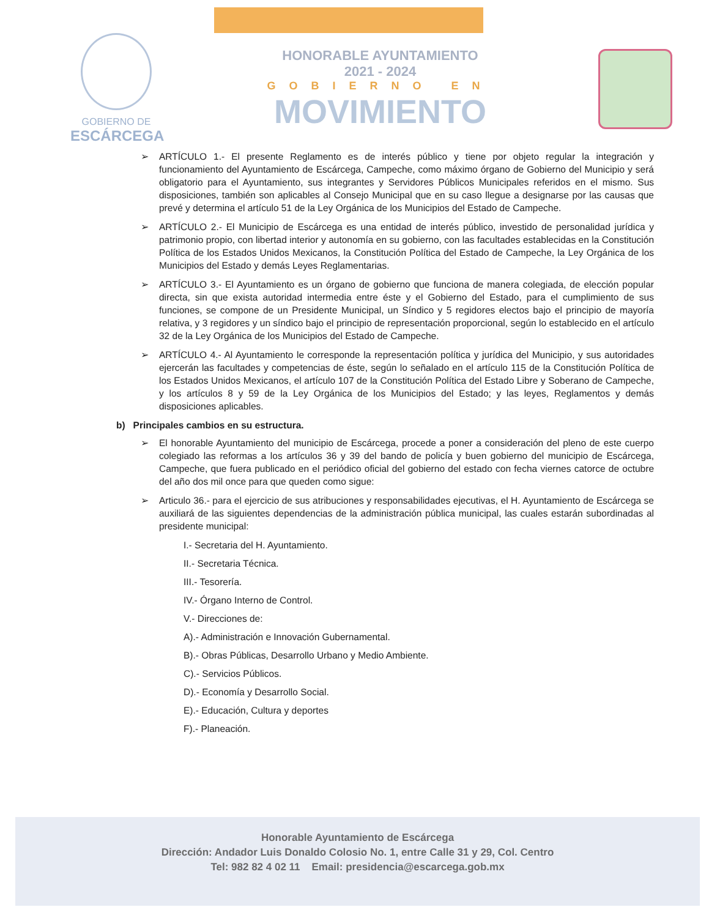GOBIERNO DE
ESCÁRCEGA
HONORABLE AYUNTAMIENTO
2021 - 2024
GOBIERNO EN
MOVIMIENTO
➢ ARTÍCULO 1.- El presente Reglamento es de interés público y tiene por objeto regular la integración y funcionamiento del Ayuntamiento de Escárcega, Campeche, como máximo órgano de Gobierno del Municipio y será obligatorio para el Ayuntamiento, sus integrantes y Servidores Públicos Municipales referidos en el mismo. Sus disposiciones, también son aplicables al Consejo Municipal que en su caso llegue a designarse por las causas que prevé y determina el artículo 51 de la Ley Orgánica de los Municipios del Estado de Campeche.
➢ ARTÍCULO 2.- El Municipio de Escárcega es una entidad de interés público, investido de personalidad jurídica y patrimonio propio, con libertad interior y autonomía en su gobierno, con las facultades establecidas en la Constitución Política de los Estados Unidos Mexicanos, la Constitución Política del Estado de Campeche, la Ley Orgánica de los Municipios del Estado y demás Leyes Reglamentarias.
➢ ARTÍCULO 3.- El Ayuntamiento es un órgano de gobierno que funciona de manera colegiada, de elección popular directa, sin que exista autoridad intermedia entre éste y el Gobierno del Estado, para el cumplimiento de sus funciones, se compone de un Presidente Municipal, un Síndico y 5 regidores electos bajo el principio de mayoría relativa, y 3 regidores y un síndico bajo el principio de representación proporcional, según lo establecido en el artículo 32 de la Ley Orgánica de los Municipios del Estado de Campeche.
➢ ARTÍCULO 4.- Al Ayuntamiento le corresponde la representación política y jurídica del Municipio, y sus autoridades ejercerán las facultades y competencias de éste, según lo señalado en el artículo 115 de la Constitución Política de los Estados Unidos Mexicanos, el artículo 107 de la Constitución Política del Estado Libre y Soberano de Campeche, y los artículos 8 y 59 de la Ley Orgánica de los Municipios del Estado; y las leyes, Reglamentos y demás disposiciones aplicables.
b) Principales cambios en su estructura.
➢ El honorable Ayuntamiento del municipio de Escárcega, procede a poner a consideración del pleno de este cuerpo colegiado las reformas a los artículos 36 y 39 del bando de policía y buen gobierno del municipio de Escárcega, Campeche, que fuera publicado en el periódico oficial del gobierno del estado con fecha viernes catorce de octubre del año dos mil once para que queden como sigue:
➢ Articulo 36.- para el ejercicio de sus atribuciones y responsabilidades ejecutivas, el H. Ayuntamiento de Escárcega se auxiliará de las siguientes dependencias de la administración pública municipal, las cuales estarán subordinadas al presidente municipal:
I.- Secretaria del H. Ayuntamiento.
II.- Secretaria Técnica.
III.- Tesorería.
IV.- Órgano Interno de Control.
V.- Direcciones de:
A).- Administración e Innovación Gubernamental.
B).- Obras Públicas, Desarrollo Urbano y Medio Ambiente.
C).- Servicios Públicos.
D).- Economía y Desarrollo Social.
E).- Educación, Cultura y deportes
F).- Planeación.
Honorable Ayuntamiento de Escárcega
Dirección: Andador Luis Donaldo Colosio No. 1, entre Calle 31 y 29, Col. Centro
Tel: 982 82 4 02 11 Email: presidencia@escarcega.gob.mx